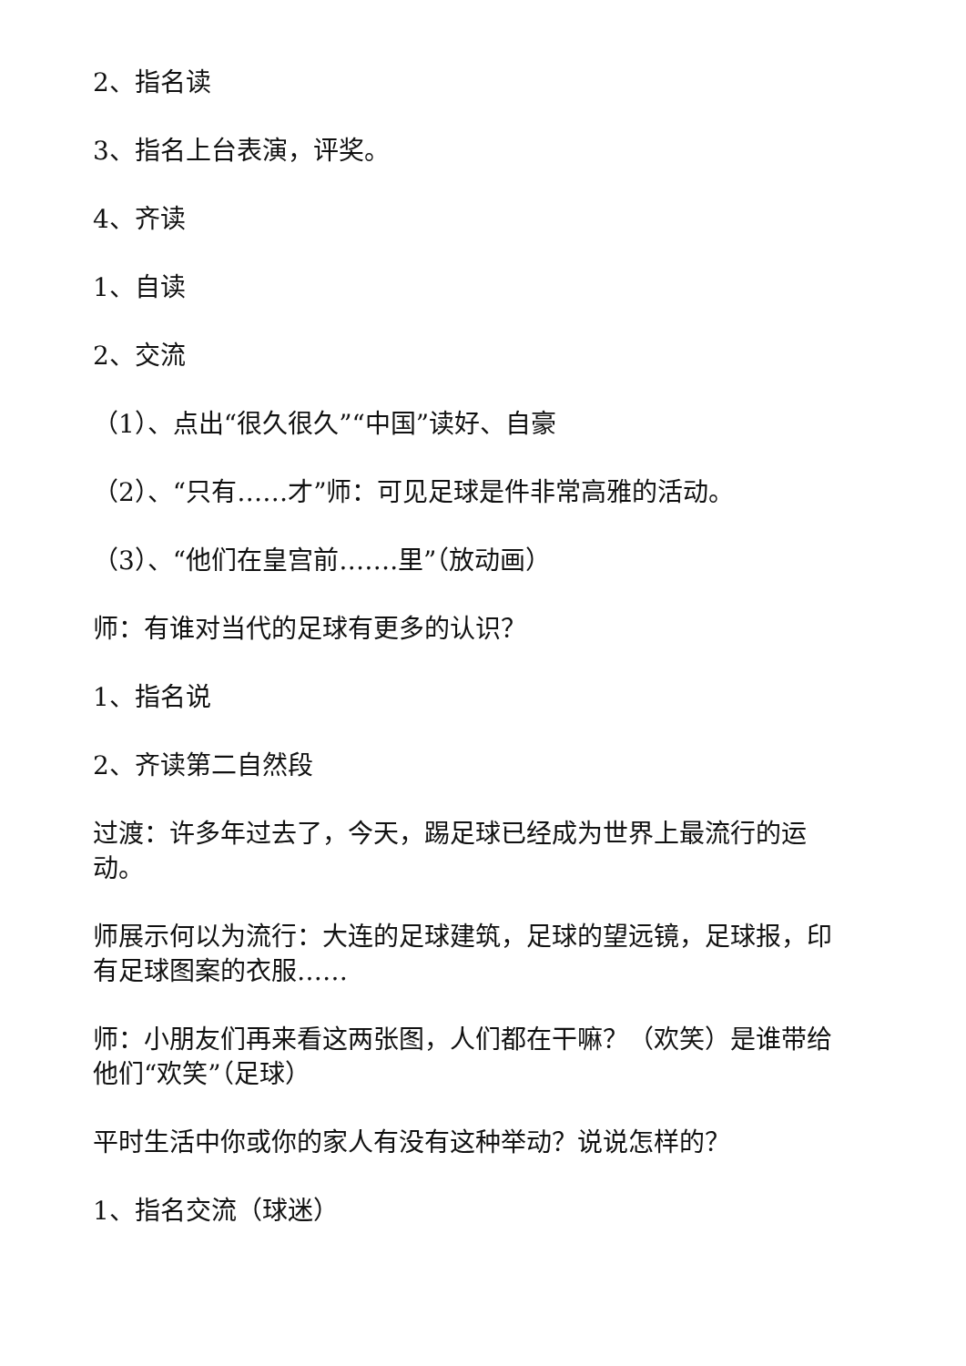2、指名读
3、指名上台表演，评奖。
4、齐读
1、自读
2、交流
（1）、点出“很久很久”“中国”读好、自豪
（2）、“只有……才”师：可见足球是件非常高雅的活动。
（3）、“他们在皇宫前…….里”（放动画）
师：有谁对当代的足球有更多的认识？
1、指名说
2、齐读第二自然段
过渡：许多年过去了，今天，踢足球已经成为世界上最流行的运动。
师展示何以为流行：大连的足球建筑，足球的望远镜，足球报，印有足球图案的衣服……
师：小朋友们再来看这两张图，人们都在干嘛？（欢笑）是谁带给他们“欢笑”（足球）
平时生活中你或你的家人有没有这种举动？说说怎样的？
1、指名交流（球迷）